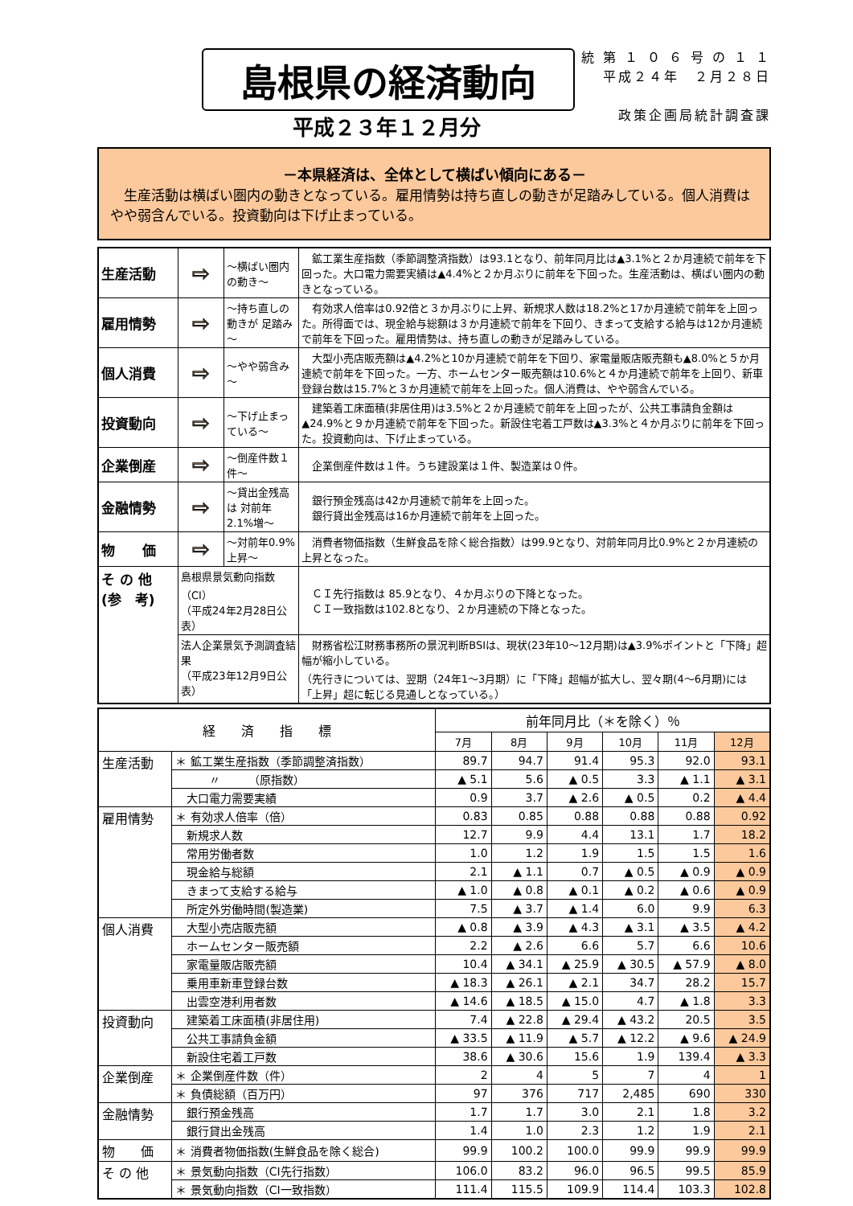島根県の経済動向
平成２３年１２月分
統 第 １ ０ ６ 号 の １ １
平成２４年　２月２８日
政策企画局統計調査課
－本県経済は、全体として横ばい傾向にある－
　生産活動は横ばい圏内の動きとなっている。雇用情勢は持ち直しの動きが足踏みしている。個人消費はやや弱含んでいる。投資動向は下げ止まっている。
| 生産活動 | ⇨ | ～横ばい圏内の動き～ | 鉱工業生産指数（季節調整済指数）は93.1となり、前年同月比は▲3.1%と２か月連続で前年を下回った。大口電力需要実績は▲4.4%と２か月ぶりに前年を下回った。生産活動は、横ばい圏内の動きとなっている。 |
| 雇用情勢 | ⇨ | ～持ち直しの動きが 足踏み～ | 有効求人倍率は0.92倍と３か月ぶりに上昇、新規求人数は18.2%と17か月連続で前年を上回った。所得面では、現金給与総額は３か月連続で前年を下回り、きまって支給する給与は12か月連続で前年を下回った。雇用情勢は、持ち直しの動きが足踏みしている。 |
| 個人消費 | ⇨ | ～やや弱含み～ | 大型小売店販売額は▲4.2%と10か月連続で前年を下回り、家電量販店販売額も▲8.0%と５か月連続で前年を下回った。一方、ホームセンター販売額は10.6%と４か月連続で前年を上回り、新車登録台数は15.7%と３か月連続で前年を上回った。個人消費は、やや弱含んでいる。 |
| 投資動向 | ⇨ | ～下げ止まっている～ | 建築着工床面積(非居住用)は3.5%と２か月連続で前年を上回ったが、公共工事請負金額は▲24.9%と９か月連続で前年を下回った。新設住宅着工戸数は▲3.3%と４か月ぶりに前年を下回った。投資動向は、下げ止まっている。 |
| 企業倒産 | ⇨ | ～倒産件数１件～ | 企業倒産件数は１件。うち建設業は１件、製造業は０件。 |
| 金融情勢 | ⇨ | ～貸出金残高は 対前年2.1%増～ | 銀行預金残高は42か月連続で前年を上回った。 銀行貸出金残高は16か月連続で前年を上回った。 |
| 物 価 | ⇨ | ～対前年0.9%上昇～ | 消費者物価指数（生鮮食品を除く総合指数）は99.9となり、対前年同月比0.9%と２か月連続の上昇となった。 |
| そ の 他 (参 考) | 島根県景気動向指数（CI） （平成24年2月28日公表） | | ＣＩ先行指数は 85.9となり、４か月ぶりの下降となった。 ＣＩ一致指数は102.8となり、２か月連続の下降となった。 |
| | 法人企業景気予測調査結果 （平成23年12月9日公表） | | 財務省松江財務事務所の景況判断BSIは、現状(23年10～12月期)は▲3.9%ポイントと「下降」超幅が縮小している。 （先行きについては、翌期（24年1～3月期）に「下降」超幅が拡大し、翌々期(4～6月期)には「上昇」超に転じる見通しとなっている。） |
| 経 済 指 標 | | 前年同月比（＊を除く）％ | | | | | |
| --- | --- | --- | --- | --- | --- | --- | --- |
| | | 7月 | 8月 | 9月 | 10月 | 11月 | 12月 |
| 生産活動 | ＊ 鉱工業生産指数（季節調整済指数） | 89.7 | 94.7 | 91.4 | 95.3 | 92.0 | 93.1 |
| | 〃 （原指数） | ▲ 5.1 | 5.6 | ▲ 0.5 | 3.3 | ▲ 1.1 | ▲ 3.1 |
| | 大口電力需要実績 | 0.9 | 3.7 | ▲ 2.6 | ▲ 0.5 | 0.2 | ▲ 4.4 |
| 雇用情勢 | ＊ 有効求人倍率（倍） | 0.83 | 0.85 | 0.88 | 0.88 | 0.88 | 0.92 |
| | 新規求人数 | 12.7 | 9.9 | 4.4 | 13.1 | 1.7 | 18.2 |
| | 常用労働者数 | 1.0 | 1.2 | 1.9 | 1.5 | 1.5 | 1.6 |
| | 現金給与総額 | 2.1 | ▲ 1.1 | 0.7 | ▲ 0.5 | ▲ 0.9 | ▲ 0.9 |
| | きまって支給する給与 | ▲ 1.0 | ▲ 0.8 | ▲ 0.1 | ▲ 0.2 | ▲ 0.6 | ▲ 0.9 |
| | 所定外労働時間(製造業) | 7.5 | ▲ 3.7 | ▲ 1.4 | 6.0 | 9.9 | 6.3 |
| 個人消費 | 大型小売店販売額 | ▲ 0.8 | ▲ 3.9 | ▲ 4.3 | ▲ 3.1 | ▲ 3.5 | ▲ 4.2 |
| | ホームセンター販売額 | 2.2 | ▲ 2.6 | 6.6 | 5.7 | 6.6 | 10.6 |
| | 家電量販店販売額 | 10.4 | ▲ 34.1 | ▲ 25.9 | ▲ 30.5 | ▲ 57.9 | ▲ 8.0 |
| | 乗用車新車登録台数 | ▲ 18.3 | ▲ 26.1 | ▲ 2.1 | 34.7 | 28.2 | 15.7 |
| | 出雲空港利用者数 | ▲ 14.6 | ▲ 18.5 | ▲ 15.0 | 4.7 | ▲ 1.8 | 3.3 |
| 投資動向 | 建築着工床面積(非居住用) | 7.4 | ▲ 22.8 | ▲ 29.4 | ▲ 43.2 | 20.5 | 3.5 |
| | 公共工事請負金額 | ▲ 33.5 | ▲ 11.9 | ▲ 5.7 | ▲ 12.2 | ▲ 9.6 | ▲ 24.9 |
| | 新設住宅着工戸数 | 38.6 | ▲ 30.6 | 15.6 | 1.9 | 139.4 | ▲ 3.3 |
| 企業倒産 | ＊ 企業倒産件数（件） | 2 | 4 | 5 | 7 | 4 | 1 |
| | ＊ 負債総額（百万円） | 97 | 376 | 717 | 2,485 | 690 | 330 |
| 金融情勢 | 銀行預金残高 | 1.7 | 1.7 | 3.0 | 2.1 | 1.8 | 3.2 |
| | 銀行貸出金残高 | 1.4 | 1.0 | 2.3 | 1.2 | 1.9 | 2.1 |
| 物 価 | ＊ 消費者物価指数(生鮮食品を除く総合) | 99.9 | 100.2 | 100.0 | 99.9 | 99.9 | 99.9 |
| そ の 他 | ＊ 景気動向指数（CI先行指数） | 106.0 | 83.2 | 96.0 | 96.5 | 99.5 | 85.9 |
| | ＊ 景気動向指数（CI一致指数） | 111.4 | 115.5 | 109.9 | 114.4 | 103.3 | 102.8 |